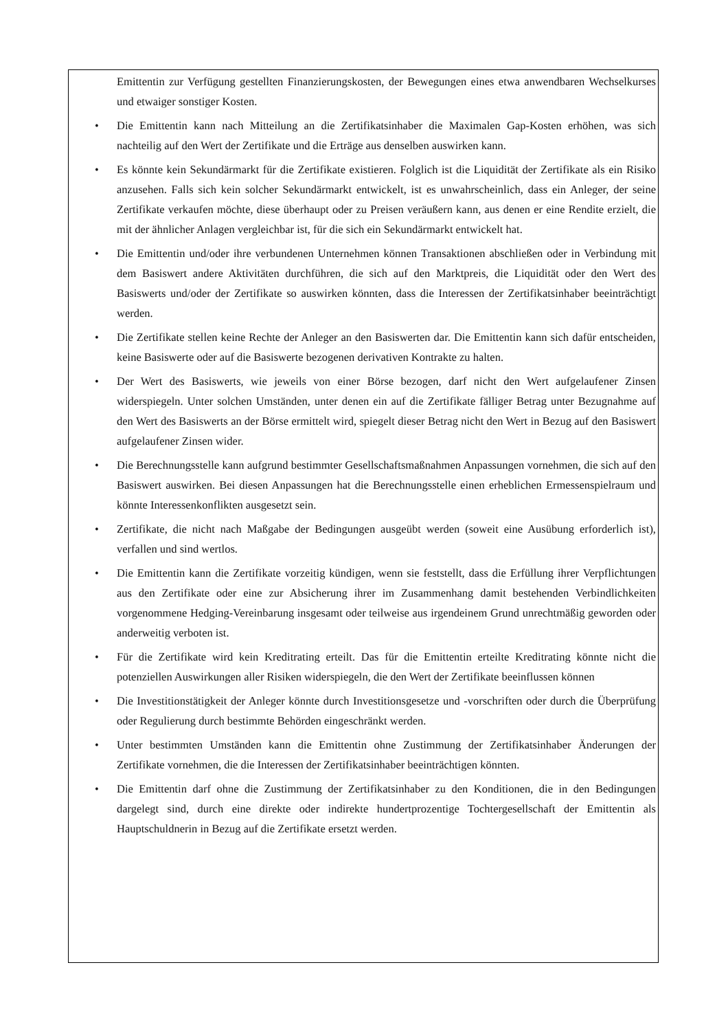Emittentin zur Verfügung gestellten Finanzierungskosten, der Bewegungen eines etwa anwendbaren Wechselkurses und etwaiger sonstiger Kosten.
• Die Emittentin kann nach Mitteilung an die Zertifikatsinhaber die Maximalen Gap-Kosten erhöhen, was sich nachteilig auf den Wert der Zertifikate und die Erträge aus denselben auswirken kann.
• Es könnte kein Sekundärmarkt für die Zertifikate existieren. Folglich ist die Liquidität der Zertifikate als ein Risiko anzusehen. Falls sich kein solcher Sekundärmarkt entwickelt, ist es unwahrscheinlich, dass ein Anleger, der seine Zertifikate verkaufen möchte, diese überhaupt oder zu Preisen veräußern kann, aus denen er eine Rendite erzielt, die mit der ähnlicher Anlagen vergleichbar ist, für die sich ein Sekundärmarkt entwickelt hat.
• Die Emittentin und/oder ihre verbundenen Unternehmen können Transaktionen abschließen oder in Verbindung mit dem Basiswert andere Aktivitäten durchführen, die sich auf den Marktpreis, die Liquidität oder den Wert des Basiswerts und/oder der Zertifikate so auswirken könnten, dass die Interessen der Zertifikatsinhaber beeinträchtigt werden.
• Die Zertifikate stellen keine Rechte der Anleger an den Basiswerten dar. Die Emittentin kann sich dafür entscheiden, keine Basiswerte oder auf die Basiswerte bezogenen derivativen Kontrakte zu halten.
• Der Wert des Basiswerts, wie jeweils von einer Börse bezogen, darf nicht den Wert aufgelaufener Zinsen widerspiegeln. Unter solchen Umständen, unter denen ein auf die Zertifikate fälliger Betrag unter Bezugnahme auf den Wert des Basiswerts an der Börse ermittelt wird, spiegelt dieser Betrag nicht den Wert in Bezug auf den Basiswert aufgelaufener Zinsen wider.
• Die Berechnungsstelle kann aufgrund bestimmter Gesellschaftsmaßnahmen Anpassungen vornehmen, die sich auf den Basiswert auswirken. Bei diesen Anpassungen hat die Berechnungsstelle einen erheblichen Ermessenspielraum und könnte Interessenkonflikten ausgesetzt sein.
• Zertifikate, die nicht nach Maßgabe der Bedingungen ausgeübt werden (soweit eine Ausübung erforderlich ist), verfallen und sind wertlos.
• Die Emittentin kann die Zertifikate vorzeitig kündigen, wenn sie feststellt, dass die Erfüllung ihrer Verpflichtungen aus den Zertifikate oder eine zur Absicherung ihrer im Zusammenhang damit bestehenden Verbindlichkeiten vorgenommene Hedging-Vereinbarung insgesamt oder teilweise aus irgendeinem Grund unrechtmäßig geworden oder anderweitig verboten ist.
• Für die Zertifikate wird kein Kreditrating erteilt. Das für die Emittentin erteilte Kreditrating könnte nicht die potenziellen Auswirkungen aller Risiken widerspiegeln, die den Wert der Zertifikate beeinflussen können
• Die Investitionstätigkeit der Anleger könnte durch Investitionsgesetze und -vorschriften oder durch die Überprüfung oder Regulierung durch bestimmte Behörden eingeschränkt werden.
• Unter bestimmten Umständen kann die Emittentin ohne Zustimmung der Zertifikatsinhaber Änderungen der Zertifikate vornehmen, die die Interessen der Zertifikatsinhaber beeinträchtigen könnten.
• Die Emittentin darf ohne die Zustimmung der Zertifikatsinhaber zu den Konditionen, die in den Bedingungen dargelegt sind, durch eine direkte oder indirekte hundertprozentige Tochtergesellschaft der Emittentin als Hauptschuldnerin in Bezug auf die Zertifikate ersetzt werden.